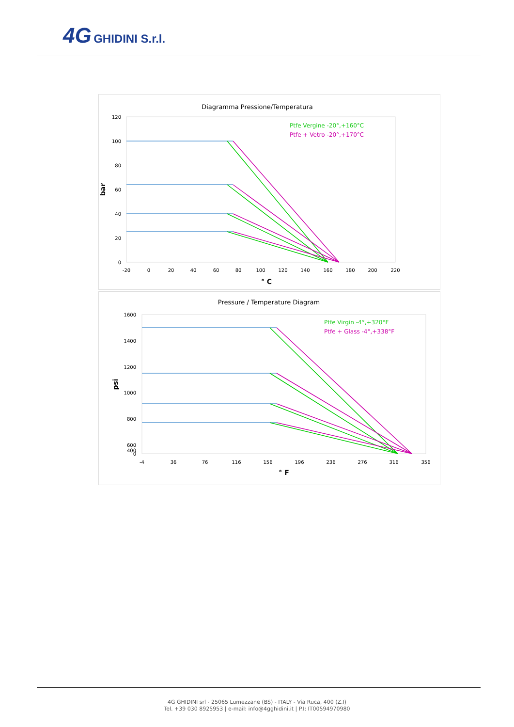4G GHIDINI S.r.l.
Diagramma Pressione/Temperatura
120
100
80
60
40
20
0
-20
0
20
40
60
80
100
120
140
160
180
200
220
bar
° C
Ptfe Vergine -20°,+160°C
Ptfe + Vetro -20°,+170°C
Pressure / Temperature Diagram
1600
1400
1200
1000
800
600
400
0
-4
36
76
116
156
196
236
276
316
356
psi
° F
Ptfe Virgin -4°,+320°F
Ptfe + Glass -4°,+338°F
4G GHIDINI srl - 25065 Lumezzane (BS) - ITALY - Via Ruca, 400 (Z.I)
Tel. +39 030 8925953 | e-mail: info@4gghidini.it | P.I: IT00594970980